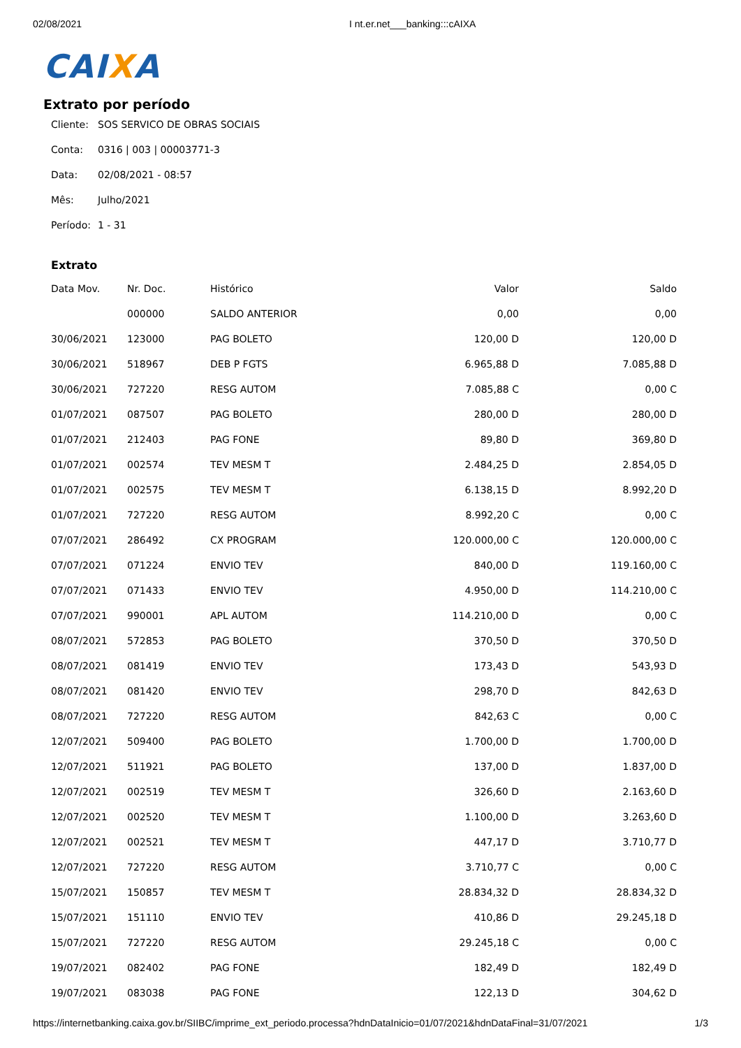02/08/2021 I nt.er.net___banking:::cAIXA
CAIXA
Extrato por período
Cliente: SOS SERVICO DE OBRAS SOCIAIS
Conta: 0316 | 003 | 00003771-3
Data: 02/08/2021 - 08:57
Mês: Julho/2021
Período: 1 - 31
Extrato
| Data Mov. | Nr. Doc. | Histórico | Valor | Saldo |
| --- | --- | --- | --- | --- |
| | 000000 | SALDO ANTERIOR | 0,00 | 0,00 |
| 30/06/2021 | 123000 | PAG BOLETO | 120,00 D | 120,00 D |
| 30/06/2021 | 518967 | DEB P FGTS | 6.965,88 D | 7.085,88 D |
| 30/06/2021 | 727220 | RESG AUTOM | 7.085,88 C | 0,00 C |
| 01/07/2021 | 087507 | PAG BOLETO | 280,00 D | 280,00 D |
| 01/07/2021 | 212403 | PAG FONE | 89,80 D | 369,80 D |
| 01/07/2021 | 002574 | TEV MESM T | 2.484,25 D | 2.854,05 D |
| 01/07/2021 | 002575 | TEV MESM T | 6.138,15 D | 8.992,20 D |
| 01/07/2021 | 727220 | RESG AUTOM | 8.992,20 C | 0,00 C |
| 07/07/2021 | 286492 | CX PROGRAM | 120.000,00 C | 120.000,00 C |
| 07/07/2021 | 071224 | ENVIO TEV | 840,00 D | 119.160,00 C |
| 07/07/2021 | 071433 | ENVIO TEV | 4.950,00 D | 114.210,00 C |
| 07/07/2021 | 990001 | APL AUTOM | 114.210,00 D | 0,00 C |
| 08/07/2021 | 572853 | PAG BOLETO | 370,50 D | 370,50 D |
| 08/07/2021 | 081419 | ENVIO TEV | 173,43 D | 543,93 D |
| 08/07/2021 | 081420 | ENVIO TEV | 298,70 D | 842,63 D |
| 08/07/2021 | 727220 | RESG AUTOM | 842,63 C | 0,00 C |
| 12/07/2021 | 509400 | PAG BOLETO | 1.700,00 D | 1.700,00 D |
| 12/07/2021 | 511921 | PAG BOLETO | 137,00 D | 1.837,00 D |
| 12/07/2021 | 002519 | TEV MESM T | 326,60 D | 2.163,60 D |
| 12/07/2021 | 002520 | TEV MESM T | 1.100,00 D | 3.263,60 D |
| 12/07/2021 | 002521 | TEV MESM T | 447,17 D | 3.710,77 D |
| 12/07/2021 | 727220 | RESG AUTOM | 3.710,77 C | 0,00 C |
| 15/07/2021 | 150857 | TEV MESM T | 28.834,32 D | 28.834,32 D |
| 15/07/2021 | 151110 | ENVIO TEV | 410,86 D | 29.245,18 D |
| 15/07/2021 | 727220 | RESG AUTOM | 29.245,18 C | 0,00 C |
| 19/07/2021 | 082402 | PAG FONE | 182,49 D | 182,49 D |
| 19/07/2021 | 083038 | PAG FONE | 122,13 D | 304,62 D |
https://internetbanking.caixa.gov.br/SIIBC/imprime_ext_periodo.processa?hdnDataInicio=01/07/2021&hdnDataFinal=31/07/2021 1/3